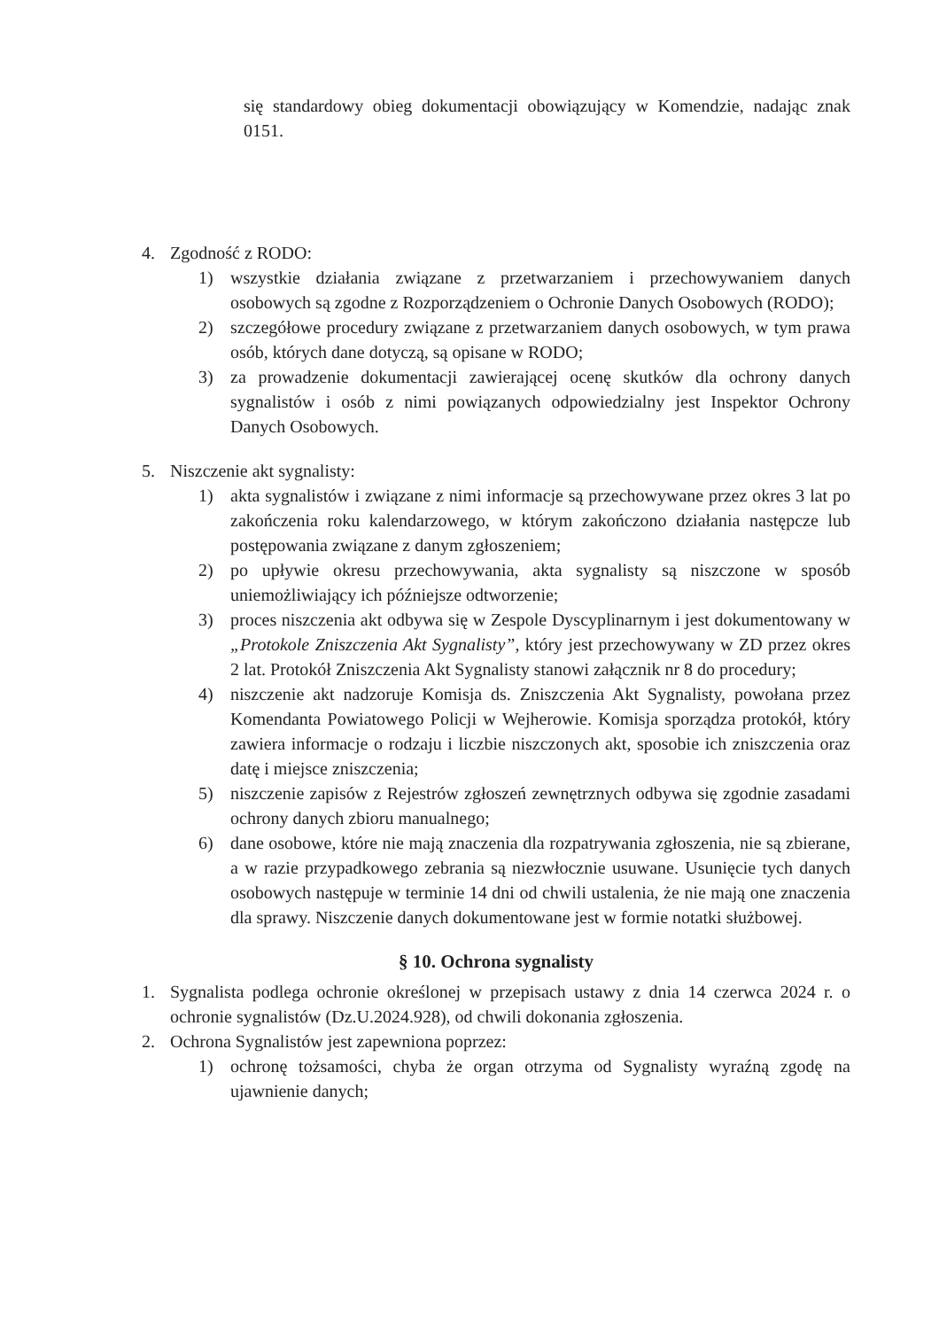się standardowy obieg dokumentacji obowiązujący w Komendzie, nadając znak 0151.
4. Zgodność z RODO:
1) wszystkie działania związane z przetwarzaniem i przechowywaniem danych osobowych są zgodne z Rozporządzeniem o Ochronie Danych Osobowych (RODO);
2) szczegółowe procedury związane z przetwarzaniem danych osobowych, w tym prawa osób, których dane dotyczą, są opisane w RODO;
3) za prowadzenie dokumentacji zawierającej ocenę skutków dla ochrony danych sygnalistów i osób z nimi powiązanych odpowiedzialny jest Inspektor Ochrony Danych Osobowych.
5. Niszczenie akt sygnalisty:
1) akta sygnalistów i związane z nimi informacje są przechowywane przez okres 3 lat po zakończenia roku kalendarzowego, w którym zakończono działania następcze lub postępowania związane z danym zgłoszeniem;
2) po upływie okresu przechowywania, akta sygnalisty są niszczone w sposób uniemożliwiający ich późniejsze odtworzenie;
3) proces niszczenia akt odbywa się w Zespole Dyscyplinarnym i jest dokumentowany w „Protokole Zniszczenia Akt Sygnalisty”, który jest przechowywany w ZD przez okres 2 lat. Protokół Zniszczenia Akt Sygnalisty stanowi załącznik nr 8 do procedury;
4) niszczenie akt nadzoruje Komisja ds. Zniszczenia Akt Sygnalisty, powołana przez Komendanta Powiatowego Policji w Wejherowie. Komisja sporządza protokół, który zawiera informacje o rodzaju i liczbie niszczonych akt, sposobie ich zniszczenia oraz datę i miejsce zniszczenia;
5) niszczenie zapisów z Rejestrów zgłoszeń zewnętrznych odbywa się zgodnie zasadami ochrony danych zbioru manualnego;
6) dane osobowe, które nie mają znaczenia dla rozpatrywania zgłoszenia, nie są zbierane, a w razie przypadkowego zebrania są niezwłocznie usuwane. Usunięcie tych danych osobowych następuje w terminie 14 dni od chwili ustalenia, że nie mają one znaczenia dla sprawy. Niszczenie danych dokumentowane jest w formie notatki służbowej.
§ 10. Ochrona sygnalisty
1. Sygnalista podlega ochronie określonej w przepisach ustawy z dnia 14 czerwca 2024 r. o ochronie sygnalistów (Dz.U.2024.928), od chwili dokonania zgłoszenia.
2. Ochrona Sygnalistów jest zapewniona poprzez:
1) ochronę tożsamości, chyba że organ otrzyma od Sygnalisty wyraźną zgodę na ujawnienie danych;